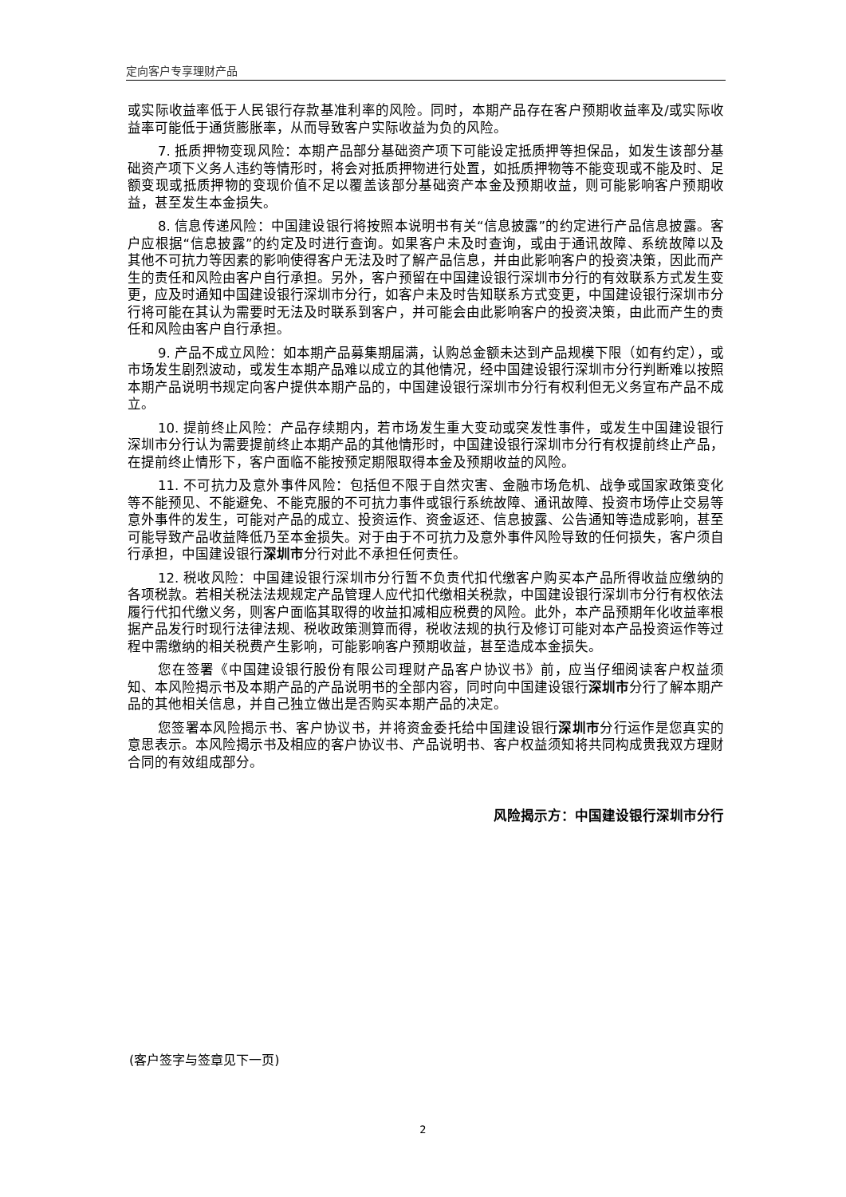定向客户专享理财产品
或实际收益率低于人民银行存款基准利率的风险。同时，本期产品存在客户预期收益率及/或实际收益率可能低于通货膨胀率，从而导致客户实际收益为负的风险。
7. 抵质押物变现风险：本期产品部分基础资产项下可能设定抵质押等担保品，如发生该部分基础资产项下义务人违约等情形时，将会对抵质押物进行处置，如抵质押物等不能变现或不能及时、足额变现或抵质押物的变现价值不足以覆盖该部分基础资产本金及预期收益，则可能影响客户预期收益，甚至发生本金损失。
8. 信息传递风险：中国建设银行将按照本说明书有关“信息披露”的约定进行产品信息披露。客户应根据“信息披露”的约定及时进行查询。如果客户未及时查询，或由于通讯故障、系统故障以及其他不可抗力等因素的影响使得客户无法及时了解产品信息，并由此影响客户的投资决策，因此而产生的责任和风险由客户自行承担。另外，客户预留在中国建设银行深圳市分行的有效联系方式发生变更，应及时通知中国建设银行深圳市分行，如客户未及时告知联系方式变更，中国建设银行深圳市分行将可能在其认为需要时无法及时联系到客户，并可能会由此影响客户的投资决策，由此而产生的责任和风险由客户自行承担。
9. 产品不成立风险：如本期产品募集期届满，认购总金额未达到产品规模下限（如有约定），或市场发生剧烈波动，或发生本期产品难以成立的其他情况，经中国建设银行深圳市分行判断难以按照本期产品说明书规定向客户提供本期产品的，中国建设银行深圳市分行有权利但无义务宣布产品不成立。
10. 提前终止风险：产品存续期内，若市场发生重大变动或突发性事件，或发生中国建设银行深圳市分行认为需要提前终止本期产品的其他情形时，中国建设银行深圳市分行有权提前终止产品，在提前终止情形下，客户面临不能按预定期限取得本金及预期收益的风险。
11. 不可抗力及意外事件风险：包括但不限于自然灾害、金融市场危机、战争或国家政策变化等不能预见、不能避免、不能克服的不可抗力事件或银行系统故障、通讯故障、投资市场停止交易等意外事件的发生，可能对产品的成立、投资运作、资金返还、信息披露、公告通知等造成影响，甚至可能导致产品收益降低乃至本金损失。对于由于不可抗力及意外事件风险导致的任何损失，客户须自行承担，中国建设银行深圳市分行对此不承担任何责任。
12. 税收风险：中国建设银行深圳市分行暂不负责代扣代缴客户购买本产品所得收益应缴纳的各项税款。若相关税法法规规定产品管理人应代扣代缴相关税款，中国建设银行深圳市分行有权依法履行代扣代缴义务，则客户面临其取得的收益扣减相应税费的风险。此外，本产品预期年化收益率根据产品发行时现行法律法规、税收政策测算而得，税收法规的执行及修订可能对本产品投资运作等过程中需缴纳的相关税费产生影响，可能影响客户预期收益，甚至造成本金损失。
您在签署《中国建设银行股份有限公司理财产品客户协议书》前，应当仔细阅读客户权益须知、本风险揭示书及本期产品的产品说明书的全部内容，同时向中国建设银行深圳市分行了解本期产品的其他相关信息，并自己独立做出是否购买本期产品的决定。
您签署本风险揭示书、客户协议书，并将资金委托给中国建设银行深圳市分行运作是您真实的意思表示。本风险揭示书及相应的客户协议书、产品说明书、客户权益须知将共同构成贵我双方理财合同的有效组成部分。
风险揭示方：中国建设银行深圳市分行
(客户签字与签章见下一页)
2